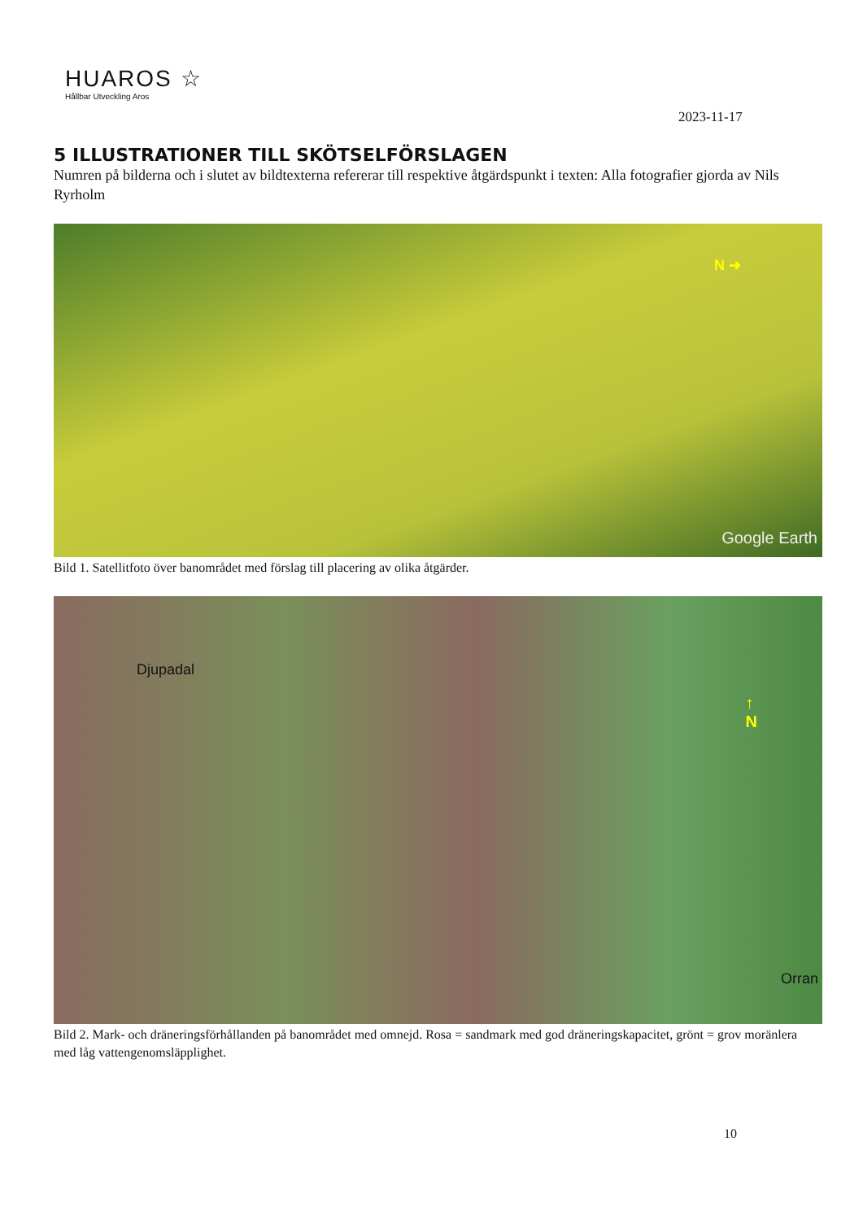HUAROS ☆
Hållbar Utveckling Aros
2023-11-17
5 ILLUSTRATIONER TILL SKÖTSELFÖRSLAGEN
Numren på bilderna och i slutet av bildtexterna refererar till respektive åtgärdspunkt i texten: Alla fotografier gjorda av Nils Ryrholm
N ➜
Google Earth
Bild 1. Satellitfoto över banområdet med förslag till placering av olika åtgärder.
Djupadal
↑
N
Orran
Bild 2. Mark- och dräneringsförhållanden på banområdet med omnejd. Rosa = sandmark med god dräneringskapacitet, grönt = grov moränlera med låg vattengenomsläpplighet.
10